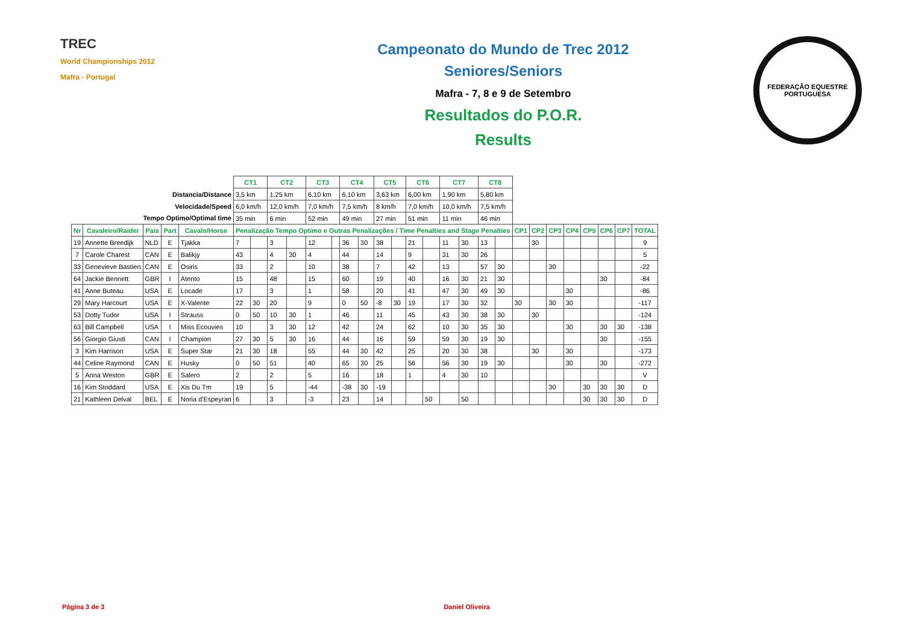TREC
World Championships 2012
Mafra - Portugal
Campeonato do Mundo de Trec 2012
Seniores/Seniors
Mafra - 7, 8 e 9 de Setembro
Resultados do P.O.R.
Results
FEDERAÇÃO EQUESTRE PORTUGUESA
| | | | | | CT1 | | CT2 | | CT3 | | CT4 | | CT5 | | CT6 | | CT7 | | CT8 | | | | | | | | | |
| Distancia/Distance | | | | | 3,5 km | | 1,25 km | | 6,10 km | | 6,10 km | | 3,63 km | | 6,00 km | | 1,90 km | | 5,80 km | | | | | | | | | |
| Velocidade/Speed | | | | | 6,0 km/h | | 12,0 km/h | | 7,0 km/h | | 7,5 km/h | | 8 km/h | | 7,0 km/h | | 10,0 km/h | | 7,5 km/h | | | | | | | | | |
| Tempo Optimo/Optimal time | | | | | 35 min | | 6 min | | 52 min | | 49 min | | 27 min | | 51 min | | 11 min | | 46 min | | | | | | | | | |
| Nr | Cavaleiro/Raider | Pais | Part | Cavalo/Horse | Penalização Tempo Optimo e Outras Penalizações / Time Penalties and Stage Penalties | | | | | | | | | | | | | | | | CP1 | CP2 | CP3 | CP4 | CP5 | CP6 | CP7 | TOTAL |
| 19 | Annette Breedijk | NLD | E | Tjakka | 7 | | 3 | | 12 | | 36 | 30 | 38 | | 21 | | 11 | 30 | 13 | | | 30 | | | | | | 9 |
| 7 | Carole Charest | CAN | E | Balikjy | 43 | | 4 | 30 | 4 | | 44 | | 14 | | 9 | | 31 | 30 | 26 | | | | | | | | | 5 |
| 33 | Genevieve Bastien | CAN | E | Osiris | 33 | | 2 | | 10 | | 38 | | 7 | | 42 | | 13 | | 57 | 30 | | | 30 | | | | | -22 |
| 64 | Jackie Bennett | GBR | I | Atento | 15 | | 48 | | 15 | | 60 | | 19 | | 40 | | 16 | 30 | 21 | 30 | | | | | | 30 | | -84 |
| 41 | Anne Buteau | USA | E | Locade | 17 | | 3 | | 1 | | 58 | | 20 | | 41 | | 47 | 30 | 49 | 30 | | | | 30 | | | | -86 |
| 29 | Mary Harcourt | USA | E | X-Valente | 22 | 30 | 20 | | 9 | | 0 | 50 | -8 | 30 | 19 | | 17 | 30 | 32 | | 30 | | 30 | 30 | | | | -117 |
| 53 | Dotty Tudor | USA | I | Strauss | 0 | 50 | 10 | 30 | 1 | | 46 | | 11 | | 45 | | 43 | 30 | 38 | 30 | | 30 | | | | | | -124 |
| 63 | Bill Campbell | USA | I | Miss Ecouvies | 10 | | 3 | 30 | 12 | | 42 | | 24 | | 62 | | 10 | 30 | 35 | 30 | | | | 30 | | 30 | 30 | -138 |
| 56 | Giorgio Giusti | CAN | I | Champion | 27 | 30 | 5 | 30 | 16 | | 44 | | 16 | | 59 | | 59 | 30 | 19 | 30 | | | | | | 30 | | -155 |
| 3 | Kim Harrison | USA | E | Super Star | 21 | 30 | 18 | | 55 | | 44 | 30 | 42 | | 25 | | 20 | 30 | 38 | | | 30 | | 30 | | | | -173 |
| 44 | Celine Raymond | CAN | E | Husky | 0 | 50 | 51 | | 40 | | 65 | 30 | 25 | | 56 | | 56 | 30 | 19 | 30 | | | | 30 | | 30 | | -272 |
| 5 | Anna Weston | GBR | E | Salero | 2 | | 2 | | 5 | | 16 | | 18 | | 1 | | 4 | 30 | 10 | | | | | | | | | V |
| 16 | Kim Stoddard | USA | E | Xis Du Tm | 19 | | 5 | | -44 | | -38 | 30 | -19 | | | | | | | | | | 30 | | 30 | 30 | 30 | D |
| 21 | Kathleen Delval | BEL | E | Noria d'Espeyran | 6 | | 3 | | -3 | | 23 | | 14 | | | 50 | | 50 | | | | | | | 30 | 30 | 30 | D |
Página 3 de 3 Daniel Oliveira